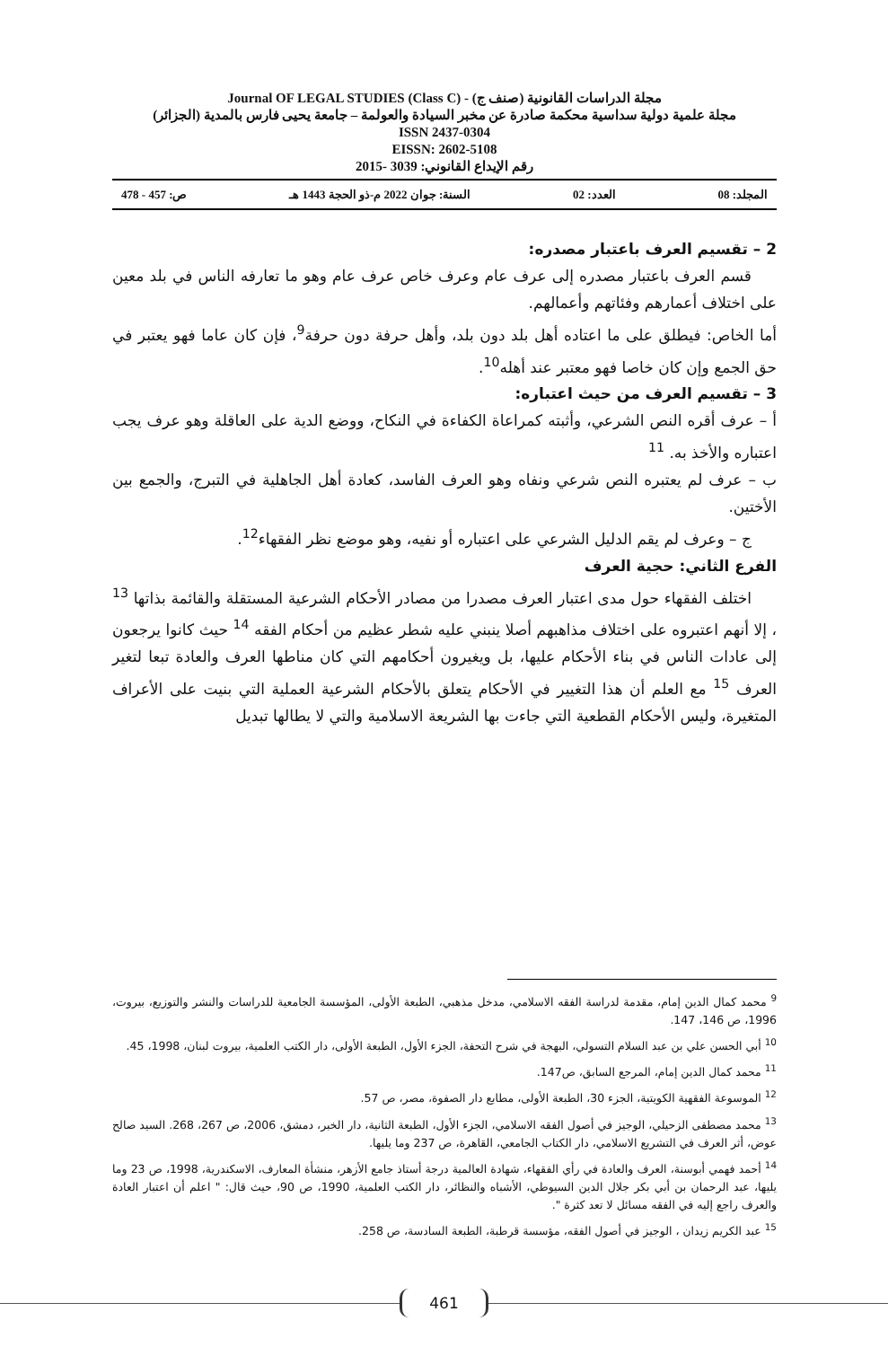مجلة الدراسات القانونية (صنف ج) - (Journal OF LEGAL STUDIES (Class C
مجلة علمية دولية سداسية محكمة صادرة عن مخبر السيادة والعولمة – جامعة يحيى فارس بالمدية (الجزائر)
ISSN 2437-0304
EISSN: 2602-5108
رقم الإيداع القانوني: 3039 -2015
المجلد: 08 العدد: 02 السنة: جوان 2022 م-ذو الحجة 1443 هـ ص: 457 - 478
2 – تقسيم العرف باعتبار مصدره:
قسم العرف باعتبار مصدره إلى عرف عام وعرف خاص عرف عام وهو ما تعارفه الناس في بلد معين على اختلاف أعمارهم وفئاتهم وأعمالهم.
أما الخاص: فيطلق على ما اعتاده أهل بلد دون بلد، وأهل حرفة دون حرفة<sup>9</sup>، فإن كان عاما فهو يعتبر في حق الجمع وإن كان خاصا فهو معتبر عند أهله<sup>10</sup>.
3 – تقسيم العرف من حيث اعتباره:
أ – عرف أقره النص الشرعي، وأثبته كمراعاة الكفاءة في النكاح، ووضع الدية على العاقلة وهو عرف يجب اعتباره والأخذ به. <sup>11</sup>
ب – عرف لم يعتبره النص شرعي ونفاه وهو العرف الفاسد، كعادة أهل الجاهلية في التبرج، والجمع بين الأختين.
ج – وعرف لم يقم الدليل الشرعي على اعتباره أو نفيه، وهو موضع نظر الفقهاء<sup>12</sup>.
الفرع الثاني: حجية العرف
اختلف الفقهاء حول مدى اعتبار العرف مصدرا من مصادر الأحكام الشرعية المستقلة والقائمة بذاتها <sup>13</sup> ، إلا أنهم اعتبروه على اختلاف مذاهبهم أصلا ينبني عليه شطر عظيم من أحكام الفقه <sup>14</sup> حيث كانوا يرجعون إلى عادات الناس في بناء الأحكام عليها، بل ويغيرون أحكامهم التي كان مناطها العرف والعادة تبعا لتغير العرف <sup>15</sup> مع العلم أن هذا التغيير في الأحكام يتعلق بالأحكام الشرعية العملية التي بنيت على الأعراف المتغيرة، وليس الأحكام القطعية التي جاءت بها الشريعة الاسلامية والتي لا يطالها تبديل
<sup>9</sup> محمد كمال الدين إمام، مقدمة لدراسة الفقه الاسلامي، مدخل مذهبي، الطبعة الأولى، المؤسسة الجامعية للدراسات والنشر والتوزيع، بيروت، 1996، ص 146، 147.
<sup>10</sup> أبي الحسن علي بن عبد السلام التسولي، البهجة في شرح التحفة، الجزء الأول، الطبعة الأولى، دار الكتب العلمية، بيروت لبنان، 1998، 45.
<sup>11</sup> محمد كمال الدين إمام، المرجع السابق، ص147.
<sup>12</sup> الموسوعة الفقهية الكويتية، الجزء 30، الطبعة الأولى، مطابع دار الصفوة، مصر، ص 57.
<sup>13</sup> محمد مصطفى الزحيلي، الوجيز في أصول الفقه الاسلامي، الجزء الأول، الطبعة الثانية، دار الخبر، دمشق، 2006، ص 267، 268. السيد صالح عوض، أثر العرف في التشريع الاسلامي، دار الكتاب الجامعي، القاهرة، ص 237 وما يليها.
<sup>14</sup> أحمد فهمي أبوسنة، العرف والعادة في رأي الفقهاء، شهادة العالمية درجة أستاذ جامع الأزهر، منشأة المعارف، الاسكندرية، 1998، ص 23 وما يليها، عبد الرحمان بن أبي بكر جلال الدين السيوطي، الأشباه والنظائر، دار الكتب العلمية، 1990، ص 90، حيث قال: " اعلم أن اعتبار العادة والعرف راجع إليه في الفقه مسائل لا تعد كثرة ".
<sup>15</sup> عبد الكريم زيدان ، الوجيز في أصول الفقه، مؤسسة قرطبة، الطبعة السادسة، ص 258.
461